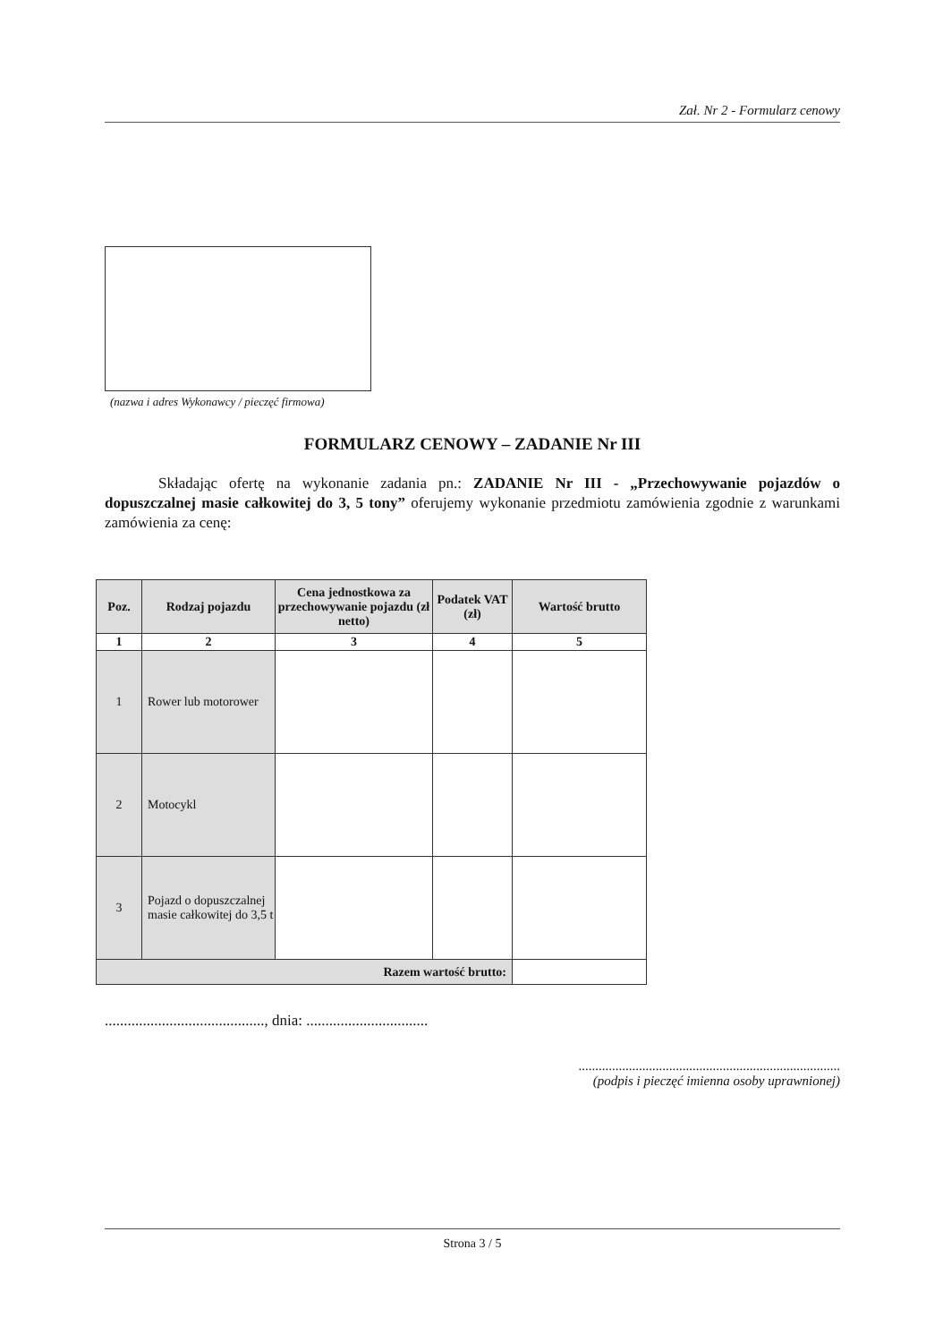Zał. Nr 2 - Formularz cenowy
(nazwa i adres Wykonawcy / pieczęć firmowa)
FORMULARZ CENOWY – ZADANIE Nr III
Składając ofertę na wykonanie zadania pn.: ZADANIE Nr III - „Przechowywanie pojazdów o dopuszczalnej masie całkowitej do 3, 5 tony” oferujemy wykonanie przedmiotu zamówienia zgodnie z warunkami zamówienia za cenę:
| Poz. | Rodzaj pojazdu | Cena jednostkowa za przechowywanie pojazdu (zł netto) | Podatek VAT (zł) | Wartość brutto |
| --- | --- | --- | --- | --- |
| 1 | 2 | 3 | 4 | 5 |
| 1 | Rower lub motorower | | | |
| 2 | Motocykl | | | |
| 3 | Pojazd o dopuszczalnej masie całkowitej do 3,5 t | | | |
| Razem wartość brutto: | | | | |
.........................................., dnia: ................................
..............................................................................
(podpis i pieczęć imienna osoby uprawnionej)
Strona 3 / 5